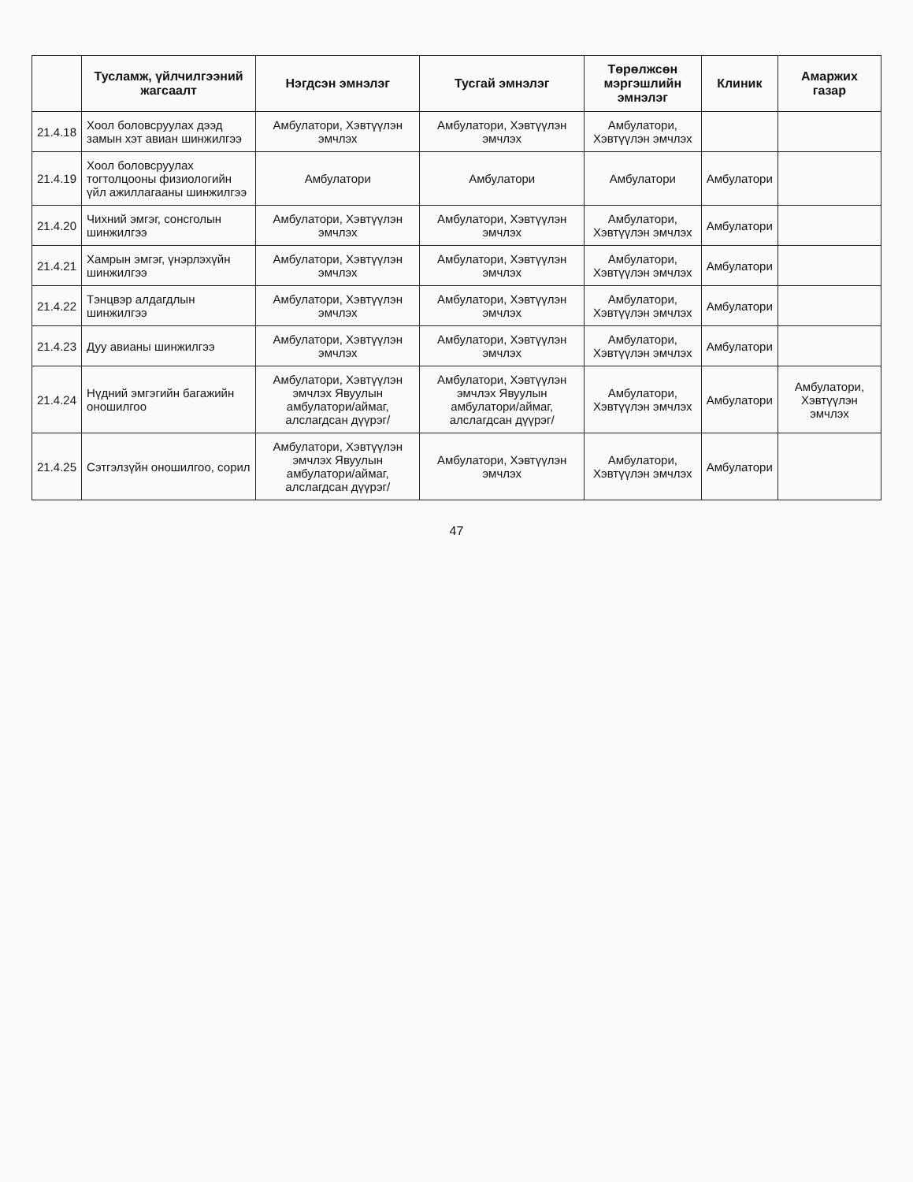| | Тусламж, үйлчилгээний жагсаалт | Нэгдсэн эмнэлэг | Тусгай эмнэлэг | Төрөлжсөн мэргэшлийн эмнэлэг | Клиник | Амаржих газар |
| --- | --- | --- | --- | --- | --- | --- |
| 21.4.18 | Хоол боловсруулах дээд замын хэт авиан шинжилгээ | Амбулатори, Хэвтүүлэн эмчлэх | Амбулатори, Хэвтүүлэн эмчлэх | Амбулатори, Хэвтүүлэн эмчлэх | | |
| 21.4.19 | Хоол боловсруулах тогтолцооны физиологийн үйл ажиллагааны шинжилгээ | Амбулатори | Амбулатори | Амбулатори | Амбулатори | |
| 21.4.20 | Чихний эмгэг, сонсголын шинжилгээ | Амбулатори, Хэвтүүлэн эмчлэх | Амбулатори, Хэвтүүлэн эмчлэх | Амбулатори, Хэвтүүлэн эмчлэх | Амбулатори | |
| 21.4.21 | Хамрын эмгэг, үнэрлэхүйн шинжилгээ | Амбулатори, Хэвтүүлэн эмчлэх | Амбулатори, Хэвтүүлэн эмчлэх | Амбулатори, Хэвтүүлэн эмчлэх | Амбулатори | |
| 21.4.22 | Тэнцвэр алдагдлын шинжилгээ | Амбулатори, Хэвтүүлэн эмчлэх | Амбулатори, Хэвтүүлэн эмчлэх | Амбулатори, Хэвтүүлэн эмчлэх | Амбулатори | |
| 21.4.23 | Дуу авианы шинжилгээ | Амбулатори, Хэвтүүлэн эмчлэх | Амбулатори, Хэвтүүлэн эмчлэх | Амбулатори, Хэвтүүлэн эмчлэх | Амбулатори | |
| 21.4.24 | Нүдний эмгэгийн багажийн оношилгоо | Амбулатори, Хэвтүүлэн эмчлэх Явуулын амбулатори/аймаг, алслагдсан дүүрэг/ | Амбулатори, Хэвтүүлэн эмчлэх Явуулын амбулатори/аймаг, алслагдсан дүүрэг/ | Амбулатори, Хэвтүүлэн эмчлэх | Амбулатори | Амбулатори, Хэвтүүлэн эмчлэх |
| 21.4.25 | Сэтгэлзүйн оношилгоо, сорил | Амбулатори, Хэвтүүлэн эмчлэх Явуулын амбулатори/аймаг, алслагдсан дүүрэг/ | Амбулатори, Хэвтүүлэн эмчлэх | Амбулатори, Хэвтүүлэн эмчлэх | Амбулатори | |
47